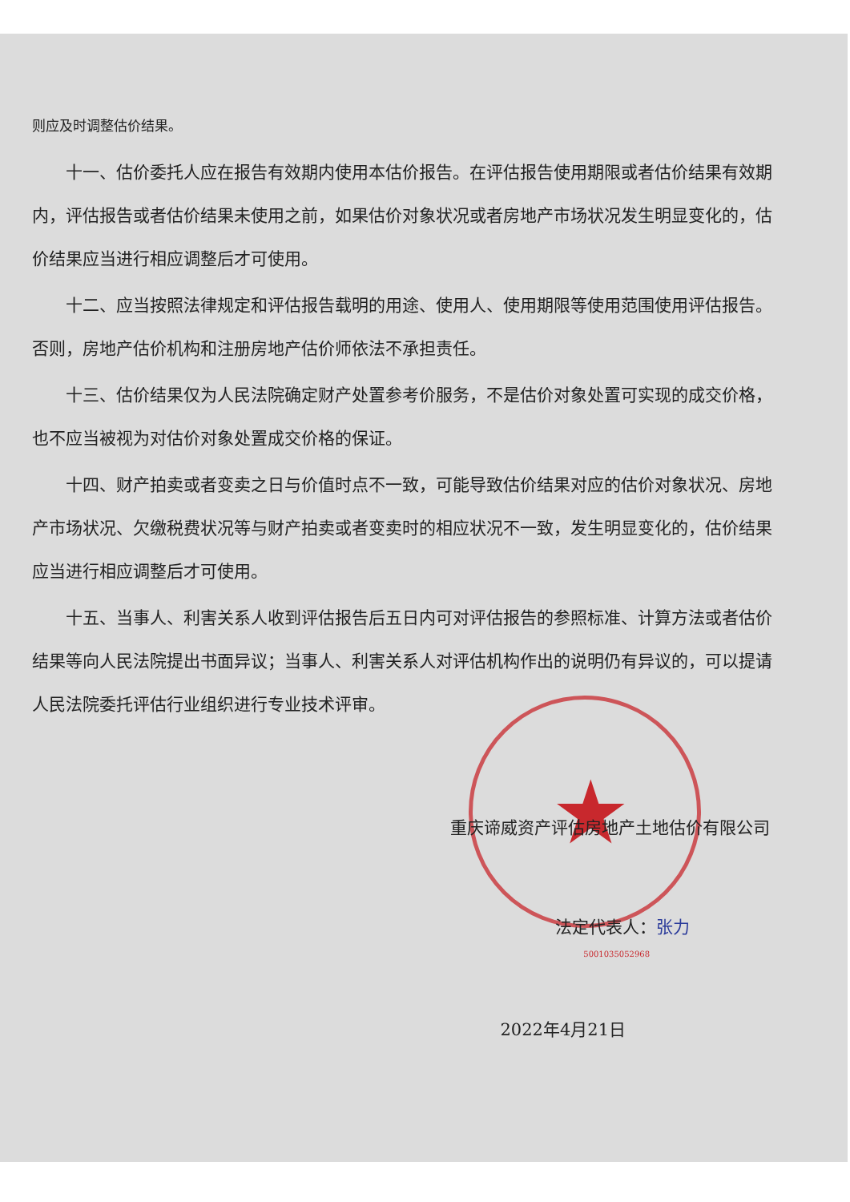★
则应及时调整估价结果。
十一、估价委托人应在报告有效期内使用本估价报告。在评估报告使用期限或者估价结果有效期内，评估报告或者估价结果未使用之前，如果估价对象状况或者房地产市场状况发生明显变化的，估价结果应当进行相应调整后才可使用。
十二、应当按照法律规定和评估报告载明的用途、使用人、使用期限等使用范围使用评估报告。否则，房地产估价机构和注册房地产估价师依法不承担责任。
十三、估价结果仅为人民法院确定财产处置参考价服务，不是估价对象处置可实现的成交价格，也不应当被视为对估价对象处置成交价格的保证。
十四、财产拍卖或者变卖之日与价值时点不一致，可能导致估价结果对应的估价对象状况、房地产市场状况、欠缴税费状况等与财产拍卖或者变卖时的相应状况不一致，发生明显变化的，估价结果应当进行相应调整后才可使用。
十五、当事人、利害关系人收到评估报告后五日内可对评估报告的参照标准、计算方法或者估价结果等向人民法院提出书面异议；当事人、利害关系人对评估机构作出的说明仍有异议的，可以提请人民法院委托评估行业组织进行专业技术评审。
重庆谛威资产评估房地产土地估价有限公司
法定代表人：张力
5001035052968
2022年4月21日